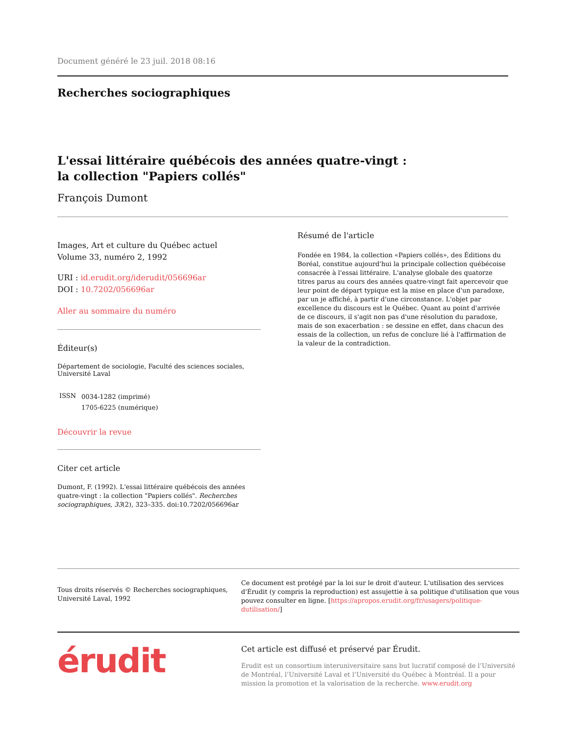Document généré le 23 juil. 2018 08:16
Recherches sociographiques
L'essai littéraire québécois des années quatre-vingt :
la collection "Papiers collés"
François Dumont
Images, Art et culture du Québec actuel
Volume 33, numéro 2, 1992
URI : id.erudit.org/iderudit/056696ar
DOI : 10.7202/056696ar
Aller au sommaire du numéro
Éditeur(s)
Département de sociologie, Faculté des sciences sociales, Université Laval
| ISSN | 0034-1282 (imprimé) 1705-6225 (numérique) |
Découvrir la revue
Citer cet article
Dumont, F. (1992). L'essai littéraire québécois des années quatre-vingt : la collection "Papiers collés". Recherches sociographiques, 33(2), 323–335. doi:10.7202/056696ar
Résumé de l'article
Fondée en 1984, la collection «Papiers collés», des Éditions du Boréal, constitue aujourd'hui la principale collection québécoise consacrée à l'essai littéraire. L'analyse globale des quatorze titres parus au cours des années quatre-vingt fait apercevoir que leur point de départ typique est la mise en place d'un paradoxe, par un je affiché, à partir d'une circonstance. L'objet par excellence du discours est le Québec. Quant au point d'arrivée de ce discours, il s'agit non pas d'une résolution du paradoxe, mais de son exacerbation : se dessine en effet, dans chacun des essais de la collection, un refus de conclure lié à l'affirmation de la valeur de la contradiction.
Tous droits réservés © Recherches sociographiques, Université Laval, 1992
Ce document est protégé par la loi sur le droit d'auteur. L'utilisation des services d'Érudit (y compris la reproduction) est assujettie à sa politique d'utilisation que vous pouvez consulter en ligne. [https://apropos.erudit.org/fr/usagers/politique-dutilisation/]
érudit
Cet article est diffusé et préservé par Érudit.
Érudit est un consortium interuniversitaire sans but lucratif composé de l’Université de Montréal, l’Université Laval et l’Université du Québec à Montréal. Il a pour mission la promotion et la valorisation de la recherche. www.erudit.org